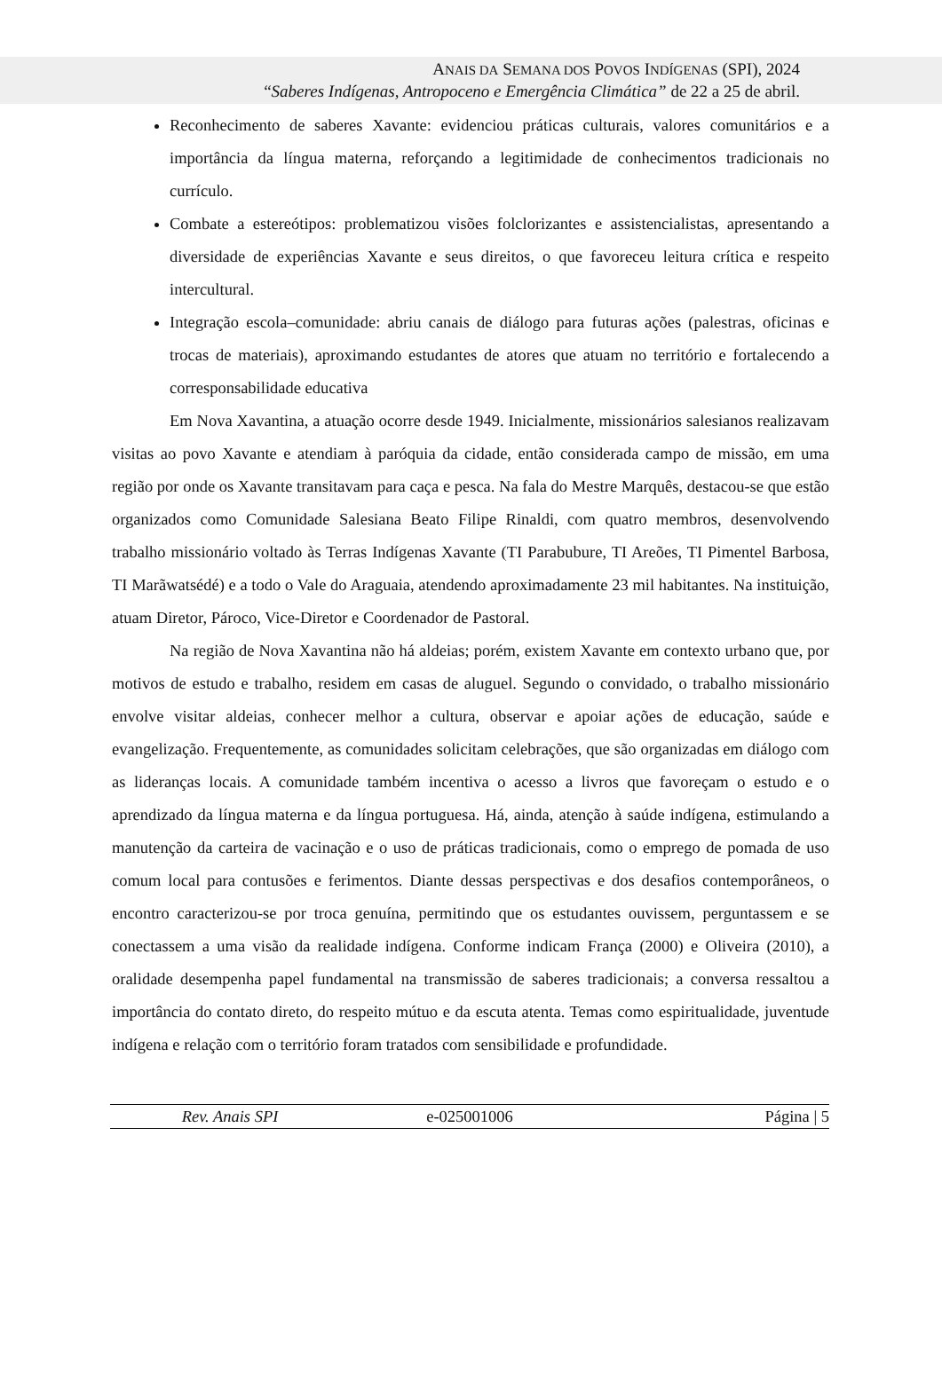ANAIS DA SEMANA DOS POVOS INDÍGENAS (SPI), 2024
“Saberes Indígenas, Antropoceno e Emergência Climática” de 22 a 25 de abril.
Reconhecimento de saberes Xavante: evidenciou práticas culturais, valores comunitários e a importância da língua materna, reforçando a legitimidade de conhecimentos tradicionais no currículo.
Combate a estereótipos: problematizou visões folclorizantes e assistencialistas, apresentando a diversidade de experiências Xavante e seus direitos, o que favoreceu leitura crítica e respeito intercultural.
Integração escola–comunidade: abriu canais de diálogo para futuras ações (palestras, oficinas e trocas de materiais), aproximando estudantes de atores que atuam no território e fortalecendo a corresponsabilidade educativa
Em Nova Xavantina, a atuação ocorre desde 1949. Inicialmente, missionários salesianos realizavam visitas ao povo Xavante e atendiam à paróquia da cidade, então considerada campo de missão, em uma região por onde os Xavante transitavam para caça e pesca. Na fala do Mestre Marquês, destacou-se que estão organizados como Comunidade Salesiana Beato Filipe Rinaldi, com quatro membros, desenvolvendo trabalho missionário voltado às Terras Indígenas Xavante (TI Parabubure, TI Areões, TI Pimentel Barbosa, TI Marãwatsédé) e a todo o Vale do Araguaia, atendendo aproximadamente 23 mil habitantes. Na instituição, atuam Diretor, Pároco, Vice-Diretor e Coordenador de Pastoral.
Na região de Nova Xavantina não há aldeias; porém, existem Xavante em contexto urbano que, por motivos de estudo e trabalho, residem em casas de aluguel. Segundo o convidado, o trabalho missionário envolve visitar aldeias, conhecer melhor a cultura, observar e apoiar ações de educação, saúde e evangelização. Frequentemente, as comunidades solicitam celebrações, que são organizadas em diálogo com as lideranças locais. A comunidade também incentiva o acesso a livros que favoreçam o estudo e o aprendizado da língua materna e da língua portuguesa. Há, ainda, atenção à saúde indígena, estimulando a manutenção da carteira de vacinação e o uso de práticas tradicionais, como o emprego de pomada de uso comum local para contusões e ferimentos. Diante dessas perspectivas e dos desafios contemporâneos, o encontro caracterizou-se por troca genuína, permitindo que os estudantes ouvissem, perguntassem e se conectassem a uma visão da realidade indígena. Conforme indicam França (2000) e Oliveira (2010), a oralidade desempenha papel fundamental na transmissão de saberes tradicionais; a conversa ressaltou a importância do contato direto, do respeito mútuo e da escuta atenta. Temas como espiritualidade, juventude indígena e relação com o território foram tratados com sensibilidade e profundidade.
Rev. Anais SPI e-025001006 Página | 5